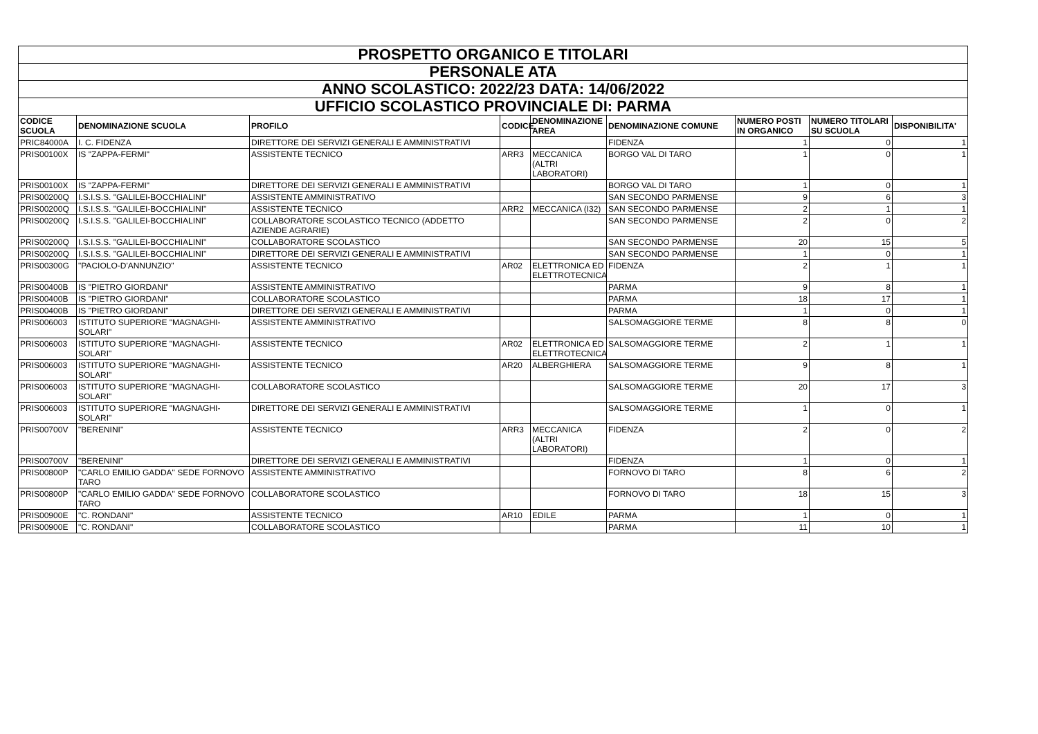| PROSPETTO ORGANICO E TITOLARI | | | | | | | | |
| PERSONALE ATA | | | | | | | | |
| ANNO SCOLASTICO: 2022/23 DATA: 14/06/2022 | | | | | | | | |
| UFFICIO SCOLASTICO PROVINCIALE DI: PARMA | | | | | | | | |
| CODICE SCUOLA | DENOMINAZIONE SCUOLA | PROFILO | CODICE | DENOMINAZIONE AREA | DENOMINAZIONE COMUNE | NUMERO POSTI IN ORGANICO | NUMERO TITOLARI SU SCUOLA | DISPONIBILITA' |
| PRIC84000A | I. C. FIDENZA | DIRETTORE DEI SERVIZI GENERALI E AMMINISTRATIVI | | | FIDENZA | 1 | 0 | 1 |
| PRIS00100X | IS "ZAPPA-FERMI" | ASSISTENTE TECNICO | ARR3 | MECCANICA (ALTRI LABORATORI) | BORGO VAL DI TARO | 1 | 0 | 1 |
| PRIS00100X | IS "ZAPPA-FERMI" | DIRETTORE DEI SERVIZI GENERALI E AMMINISTRATIVI | | | BORGO VAL DI TARO | 1 | 0 | 1 |
| PRIS00200Q | I.S.I.S.S. "GALILEI-BOCCHIALINI" | ASSISTENTE AMMINISTRATIVO | | | SAN SECONDO PARMENSE | 9 | 6 | 3 |
| PRIS00200Q | I.S.I.S.S. "GALILEI-BOCCHIALINI" | ASSISTENTE TECNICO | ARR2 | MECCANICA (I32) | SAN SECONDO PARMENSE | 2 | 1 | 1 |
| PRIS00200Q | I.S.I.S.S. "GALILEI-BOCCHIALINI" | COLLABORATORE SCOLASTICO TECNICO (ADDETTO AZIENDE AGRARIE) | | | SAN SECONDO PARMENSE | 2 | 0 | 2 |
| PRIS00200Q | I.S.I.S.S. "GALILEI-BOCCHIALINI" | COLLABORATORE SCOLASTICO | | | SAN SECONDO PARMENSE | 20 | 15 | 5 |
| PRIS00200Q | I.S.I.S.S. "GALILEI-BOCCHIALINI" | DIRETTORE DEI SERVIZI GENERALI E AMMINISTRATIVI | | | SAN SECONDO PARMENSE | 1 | 0 | 1 |
| PRIS00300G | "PACIOLO-D'ANNUNZIO" | ASSISTENTE TECNICO | AR02 | ELETTRONICA ED ELETTROTECNICA | FIDENZA | 2 | 1 | 1 |
| PRIS00400B | IS "PIETRO GIORDANI" | ASSISTENTE AMMINISTRATIVO | | | PARMA | 9 | 8 | 1 |
| PRIS00400B | IS "PIETRO GIORDANI" | COLLABORATORE SCOLASTICO | | | PARMA | 18 | 17 | 1 |
| PRIS00400B | IS "PIETRO GIORDANI" | DIRETTORE DEI SERVIZI GENERALI E AMMINISTRATIVI | | | PARMA | 1 | 0 | 1 |
| PRIS006003 | ISTITUTO SUPERIORE "MAGNAGHI-SOLARI" | ASSISTENTE AMMINISTRATIVO | | | SALSOMAGGIORE TERME | 8 | 8 | 0 |
| PRIS006003 | ISTITUTO SUPERIORE "MAGNAGHI-SOLARI" | ASSISTENTE TECNICO | AR02 | ELETTRONICA ED ELETTROTECNICA | SALSOMAGGIORE TERME | 2 | 1 | 1 |
| PRIS006003 | ISTITUTO SUPERIORE "MAGNAGHI-SOLARI" | ASSISTENTE TECNICO | AR20 | ALBERGHIERA | SALSOMAGGIORE TERME | 9 | 8 | 1 |
| PRIS006003 | ISTITUTO SUPERIORE "MAGNAGHI-SOLARI" | COLLABORATORE SCOLASTICO | | | SALSOMAGGIORE TERME | 20 | 17 | 3 |
| PRIS006003 | ISTITUTO SUPERIORE "MAGNAGHI-SOLARI" | DIRETTORE DEI SERVIZI GENERALI E AMMINISTRATIVI | | | SALSOMAGGIORE TERME | 1 | 0 | 1 |
| PRIS00700V | "BERENINI" | ASSISTENTE TECNICO | ARR3 | MECCANICA (ALTRI LABORATORI) | FIDENZA | 2 | 0 | 2 |
| PRIS00700V | "BERENINI" | DIRETTORE DEI SERVIZI GENERALI E AMMINISTRATIVI | | | FIDENZA | 1 | 0 | 1 |
| PRIS00800P | "CARLO EMILIO GADDA" SEDE FORNOVO TARO | ASSISTENTE AMMINISTRATIVO | | | FORNOVO DI TARO | 8 | 6 | 2 |
| PRIS00800P | "CARLO EMILIO GADDA" SEDE FORNOVO TARO | COLLABORATORE SCOLASTICO | | | FORNOVO DI TARO | 18 | 15 | 3 |
| PRIS00900E | "C. RONDANI" | ASSISTENTE TECNICO | AR10 | EDILE | PARMA | 1 | 0 | 1 |
| PRIS00900E | "C. RONDANI" | COLLABORATORE SCOLASTICO | | | PARMA | 11 | 10 | 1 |